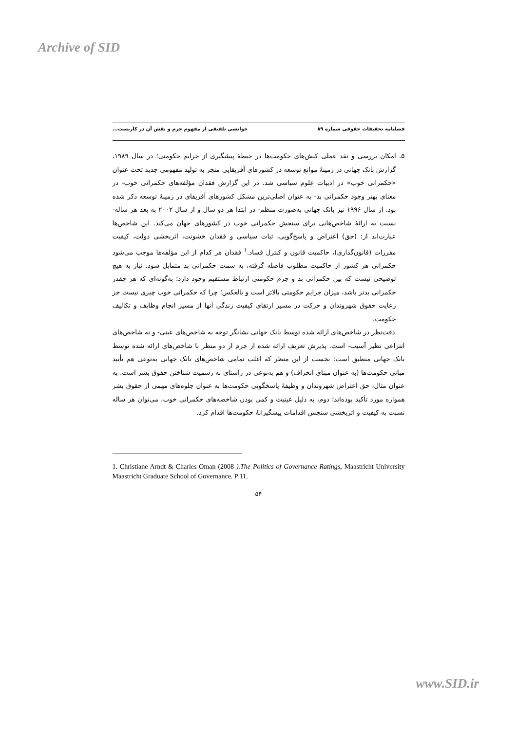Archive of SID
فصلنامه تحقیقات حقوقی شماره ۸۹ خوانشی تلفیقی از مفهوم جرم و نقش آن در کاربست...
۵. امکان بررسی و نقد عملی کنش‌های حکومت‌ها در حیطهٔ پیشگیری از جرایم حکومتی؛ در سال ۱۹۸۹، گزارش بانک جهانی در زمینهٔ موانع توسعه در کشورهای آفریقایی منجر به تولید مفهومی جدید تحت عنوان «حکمرانی خوب» در ادبیات علوم سیاسی شد. در این گزارش فقدان مؤلفه‌های حکمرانی خوب- در معنای بهتر وجود حکمرانی بد- به عنوان اصلی‌ترین مشکل کشورهای آفریقای در زمینهٔ توسعه ذکر شده بود. از سال ۱۹۹۶ نیز بانک جهانی به‌صورت منظم- در ابتدا هر دو سال و از سال ۲۰۰۲ به بعد هر ساله- نسبت به ارائهٔ شاخص‌هایی برای سنجش حکمرانی خوب در کشورهای جهان می‌کند. این شاخص‌ها عبارت‌اند از: (حق) اعتراض و پاسخ‌گویی، ثبات سیاسی و فقدان خشونت، اثربخشی دولت، کیفیت مقررات (قانون‌گذاری)، حاکمیت قانون و کنترل فساد.<sup>۱</sup> فقدان هر کدام از این مؤلفه‌ها موجب می‌شود حکمرانی هر کشور از حاکمیت مطلوب فاصله گرفته، به سمت حکمرانی بد متمایل شود. نیاز به هیچ توضیحی نیست که بین حکمرانی بد و جرم حکومتی ارتباط مستقیم وجود دارد؛ به‌گونه‌ای که هر چقدر حکمرانی بدتر باشد، میزان جرایم حکومتی بالاتر است و بالعکس؛ چرا که حکمرانی خوب چیزی نیست جز رعایت حقوق شهروندان و حرکت در مسیر ارتقای کیفیت زندگی آنها از مسیر انجام وظایف و تکالیف حکومت.
دقت‌نظر در شاخص‌های ارائه شده توسط بانک جهانی نشانگر توجه به شاخص‌های عینی- و نه شاخص‌های انتزاعی نظیر آسیب- است. پذیرش تعریف ارائه شده از جرم از دو منظر با شاخص‌های ارائه شده توسط بانک جهانی منطبق است: نخست از این منظر که اغلب تمامی شاخص‌های بانک جهانی به‌نوعی هم تأیید مبانی حکومت‌ها (به عنوان مبنای انحراف) و هم به‌نوعی در راستای به رسمیت شناختن حقوق بشر است. به عنوان مثال، حق اعتراض شهروندان و وظیفهٔ پاسخگویی حکومت‌ها به عنوان جلوه‌های مهمی از حقوق بشر همواره مورد تأکید بوده‌اند؛ دوم، به دلیل عینیت و کمی بودن شاخصه‌های حکمرانی خوب، می‌توان هر ساله نسبت به کیفیت و اثربخشی سنجش اقدامات پیشگیرانهٔ حکومت‌ها اقدام کرد.
1. Christiane Arndt & Charles Oman (2008 ).The Politics of Governance Ratings, Maastricht University Maastricht Graduate School of Governance. P 11.
۵۴
www.SID.ir